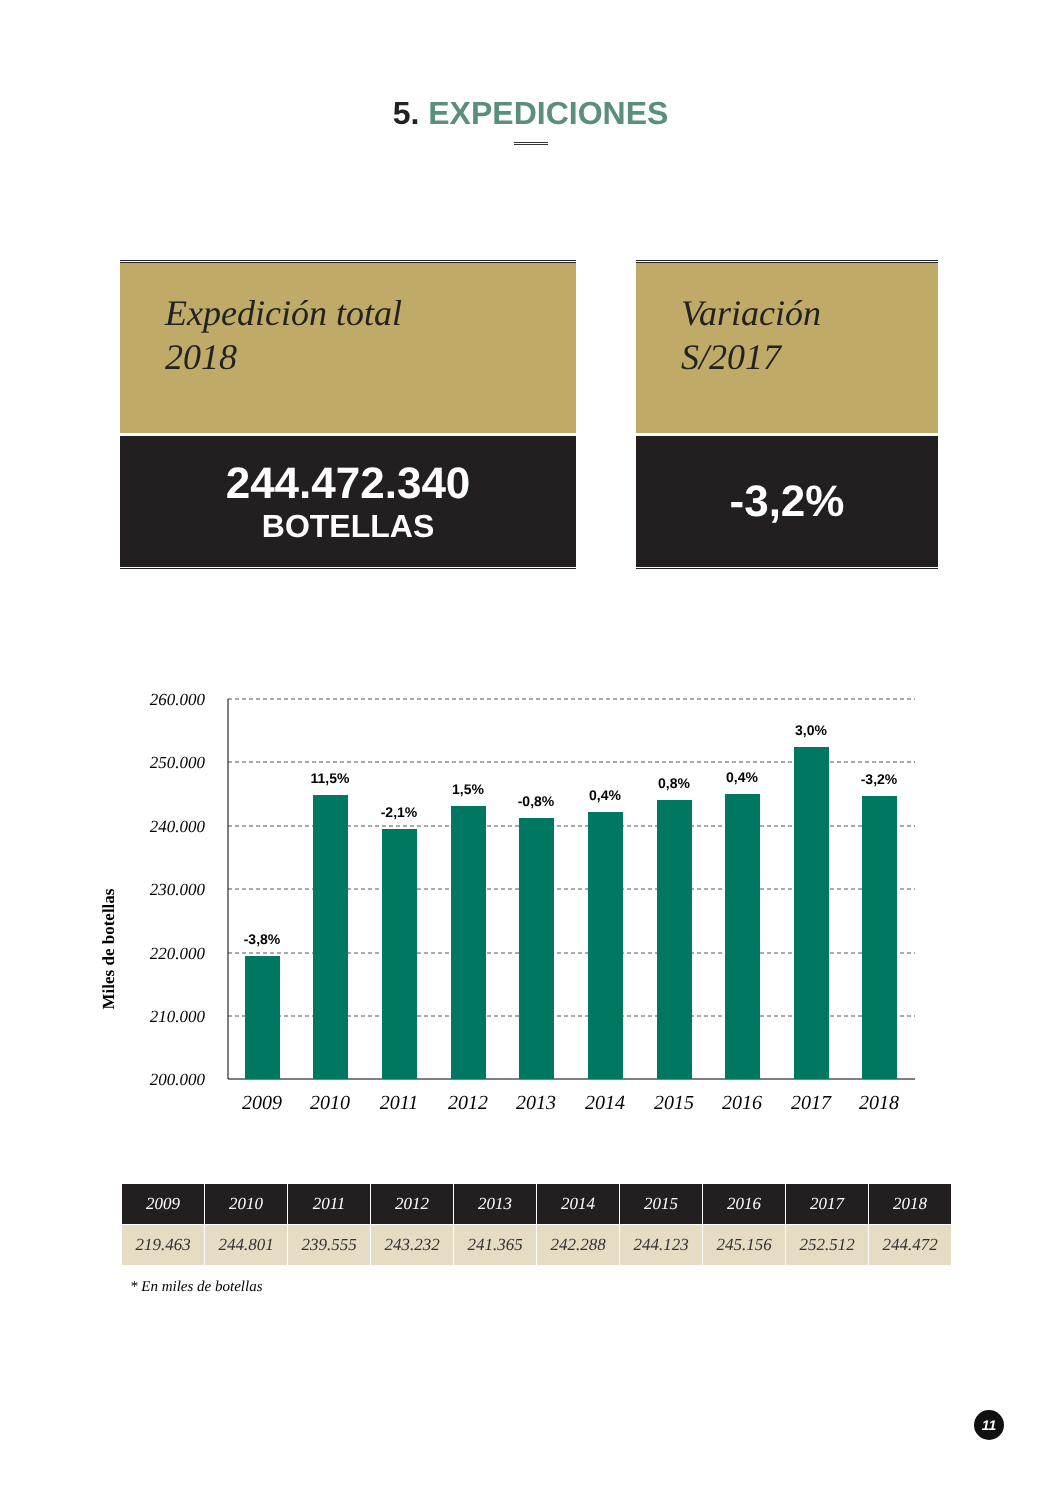5. EXPEDICIONES
Expedición total
2018
244.472.340
BOTELLAS
Variación
S/2017
-3,2%
Miles de botellas
260.000
250.000
240.000
230.000
220.000
210.000
200.000
-3,8%
11,5%
-2,1%
1,5%
-0,8%
0,4%
0,8%
0,4%
3,0%
-3,2%
2009
2010
2011
2012
2013
2014
2015
2016
2017
2018
| 2009 | 2010 | 2011 | 2012 | 2013 | 2014 | 2015 | 2016 | 2017 | 2018 |
| --- | --- | --- | --- | --- | --- | --- | --- | --- | --- |
| 219.463 | 244.801 | 239.555 | 243.232 | 241.365 | 242.288 | 244.123 | 245.156 | 252.512 | 244.472 |
* En miles de botellas
11